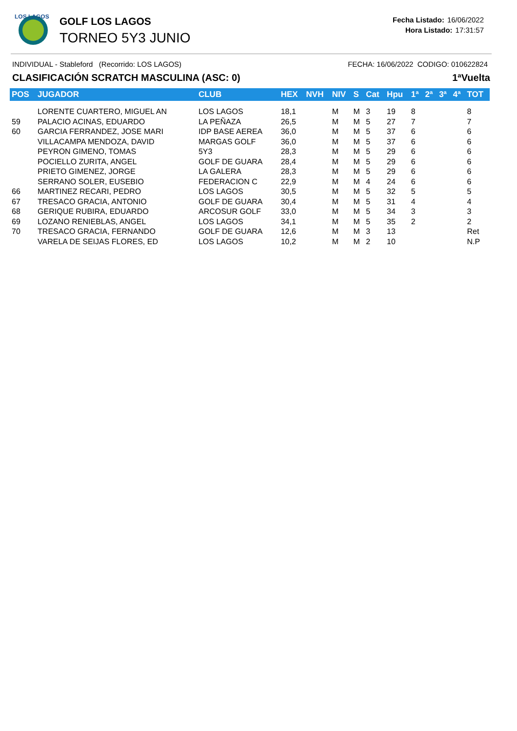LOS LAGOS
GOLF LOS LAGOS
TORNEO 5Y3 JUNIO
Fecha Listado: 16/06/2022
Hora Listado: 17:31:57
INDIVIDUAL - Stableford (Recorrido: LOS LAGOS) FECHA: 16/06/2022 CODIGO: 010622824
CLASIFICACIÓN SCRATCH MASCULINA (ASC: 0) 1ªVuelta
| POS | JUGADOR | CLUB | HEX | NVH | NIV | S | Cat | Hpu | 1ª | 2ª | 3ª | 4ª | TOT |
| --- | --- | --- | --- | --- | --- | --- | --- | --- | --- | --- | --- | --- | --- |
| | LORENTE CUARTERO, MIGUEL AN | LOS LAGOS | 18,1 | | M | M | 3 | 19 | 8 | | | | 8 |
| 59 | PALACIO ACINAS, EDUARDO | LA PEÑAZA | 26,5 | | M | M | 5 | 27 | 7 | | | | 7 |
| 60 | GARCIA FERRANDEZ, JOSE MARI | IDP BASE AEREA | 36,0 | | M | M | 5 | 37 | 6 | | | | 6 |
| | VILLACAMPA MENDOZA, DAVID | MARGAS GOLF | 36,0 | | M | M | 5 | 37 | 6 | | | | 6 |
| | PEYRON GIMENO, TOMAS | 5Y3 | 28,3 | | M | M | 5 | 29 | 6 | | | | 6 |
| | POCIELLO ZURITA, ANGEL | GOLF DE GUARA | 28,4 | | M | M | 5 | 29 | 6 | | | | 6 |
| | PRIETO GIMENEZ, JORGE | LA GALERA | 28,3 | | M | M | 5 | 29 | 6 | | | | 6 |
| | SERRANO SOLER, EUSEBIO | FEDERACION C | 22,9 | | M | M | 4 | 24 | 6 | | | | 6 |
| 66 | MARTINEZ RECARI, PEDRO | LOS LAGOS | 30,5 | | M | M | 5 | 32 | 5 | | | | 5 |
| 67 | TRESACO GRACIA, ANTONIO | GOLF DE GUARA | 30,4 | | M | M | 5 | 31 | 4 | | | | 4 |
| 68 | GERIQUE RUBIRA, EDUARDO | ARCOSUR GOLF | 33,0 | | M | M | 5 | 34 | 3 | | | | 3 |
| 69 | LOZANO RENIEBLAS, ANGEL | LOS LAGOS | 34,1 | | M | M | 5 | 35 | 2 | | | | 2 |
| 70 | TRESACO GRACIA, FERNANDO | GOLF DE GUARA | 12,6 | | M | M | 3 | 13 | | | | | Ret |
| | VARELA DE SEIJAS FLORES, ED | LOS LAGOS | 10,2 | | M | M | 2 | 10 | | | | | N.P |